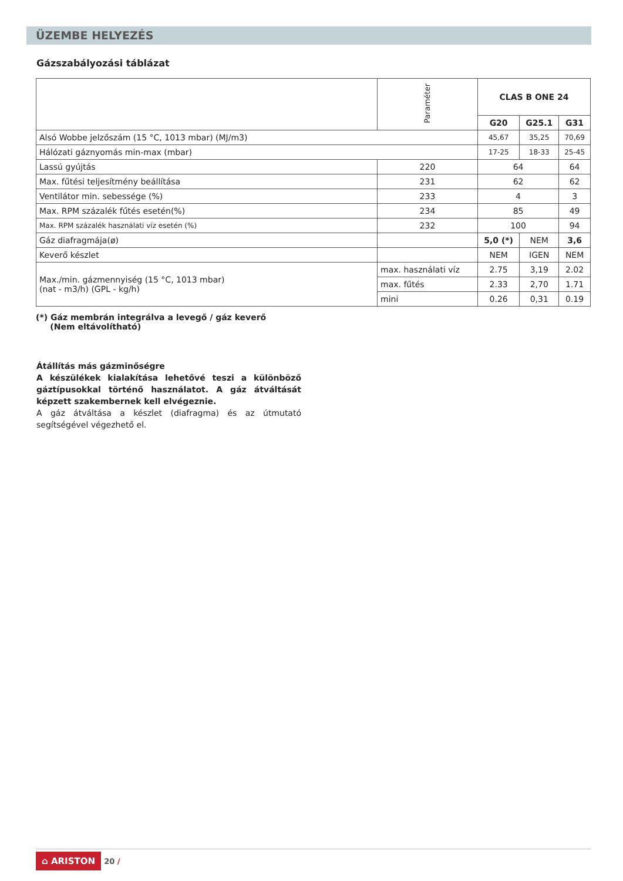ÜZEMBE HELYEZÉS
Gázszabályozási táblázat
| | | Paraméter | CLAS B ONE 24 | | |
| | | | G20 | G25.1 | G31 |
| Alsó Wobbe jelzőszám (15 °C, 1013 mbar) (MJ/m3) | | | 45,67 | 35,25 | 70,69 |
| Hálózati gáznyomás min-max (mbar) | | | 17-25 | 18-33 | 25-45 |
| Lassú gyújtás | | 220 | 64 | | 64 |
| Max. fűtési teljesítmény beállítása | | 231 | 62 | | 62 |
| Ventilátor min. sebessége (%) | | 233 | 4 | | 3 |
| Max. RPM százalék fűtés esetén(%) | | 234 | 85 | | 49 |
| Max. RPM százalék használati víz esetén (%) | | 232 | 100 | | 94 |
| Gáz diafragmája(ø) | | | 5,0 (*) | NEM | 3,6 |
| Keverő készlet | | | NEM | IGEN | NEM |
| Max./min. gázmennyiség (15 °C, 1013 mbar) (nat - m3/h) (GPL - kg/h) | max. használati víz | | 2.75 | 3,19 | 2.02 |
| | max. fűtés | | 2.33 | 2,70 | 1.71 |
| | mini | | 0.26 | 0,31 | 0.19 |
(*) Gáz membrán integrálva a levegő / gáz keverő
(Nem eltávolítható)
Átállítás más gázminőségre
A készülékek kialakítása lehetővé teszi a különböző gáztípusokkal történő használatot. A gáz átváltását képzett szakembernek kell elvégeznie.
A gáz átváltása a készlet (diafragma) és az útmutató segítségével végezhető el.
⌂ ARISTON 20 /